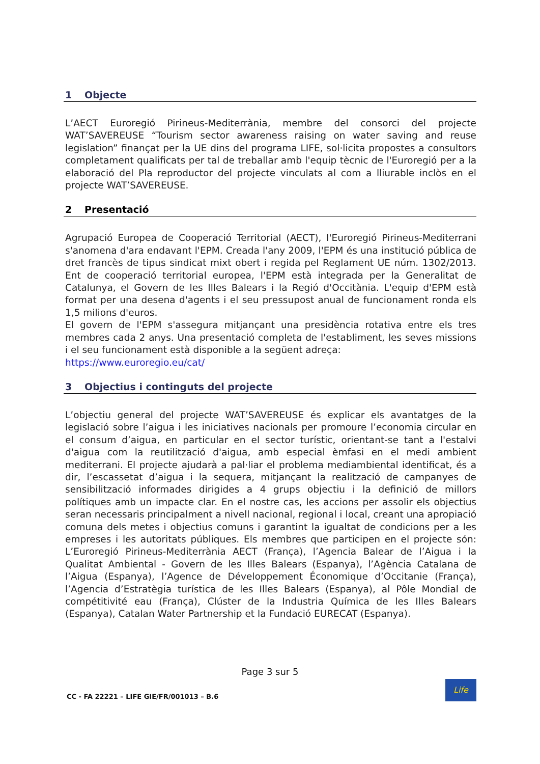1 Objecte
L’AECT Euroregió Pirineus-Mediterrània, membre del consorci del projecte WAT’SAVEREUSE “Tourism sector awareness raising on water saving and reuse legislation” finançat per la UE dins del programa LIFE, sol·licita propostes a consultors completament qualificats per tal de treballar amb l'equip tècnic de l'Euroregió per a la elaboració del Pla reproductor del projecte vinculats al com a lliurable inclòs en el projecte WAT’SAVEREUSE.
2 Presentació
Agrupació Europea de Cooperació Territorial (AECT), l'Euroregió Pirineus-Mediterrani s'anomena d'ara endavant l'EPM. Creada l'any 2009, l'EPM és una institució pública de dret francès de tipus sindicat mixt obert i regida pel Reglament UE núm. 1302/2013. Ent de cooperació territorial europea, l'EPM està integrada per la Generalitat de Catalunya, el Govern de les Illes Balears i la Regió d'Occitània. L'equip d'EPM està format per una desena d'agents i el seu pressupost anual de funcionament ronda els 1,5 milions d'euros.
El govern de l'EPM s'assegura mitjançant una presidència rotativa entre els tres membres cada 2 anys. Una presentació completa de l'establiment, les seves missions i el seu funcionament està disponible a la següent adreça:
https://www.euroregio.eu/cat/
3 Objectius i continguts del projecte
L’objectiu general del projecte WAT’SAVEREUSE és explicar els avantatges de la legislació sobre l’aigua i les iniciatives nacionals per promoure l’economia circular en el consum d’aigua, en particular en el sector turístic, orientant-se tant a l'estalvi d'aigua com la reutilització d'aigua, amb especial èmfasi en el medi ambient mediterrani. El projecte ajudarà a pal·liar el problema mediambiental identificat, és a dir, l’escassetat d’aigua i la sequera, mitjançant la realització de campanyes de sensibilització informades dirigides a 4 grups objectiu i la definició de millors polítiques amb un impacte clar. En el nostre cas, les accions per assolir els objectius seran necessaris principalment a nivell nacional, regional i local, creant una apropiació comuna dels metes i objectius comuns i garantint la igualtat de condicions per a les empreses i les autoritats públiques. Els membres que participen en el projecte són: L’Euroregió Pirineus-Mediterrània AECT (França), l’Agencia Balear de l’Aigua i la Qualitat Ambiental - Govern de les Illes Balears (Espanya), l’Agència Catalana de l’Aigua (Espanya), l’Agence de Développement Économique d’Occitanie (França), l’Agencia d’Estratègia turística de les Illes Balears (Espanya), al Pôle Mondial de compétitivité eau (França), Clúster de la Industria Química de les Illes Balears (Espanya), Catalan Water Partnership et la Fundació EURECAT (Espanya).
Page 3 sur 5
CC - FA 22221 – LIFE GIE/FR/001013 – B.6
Life